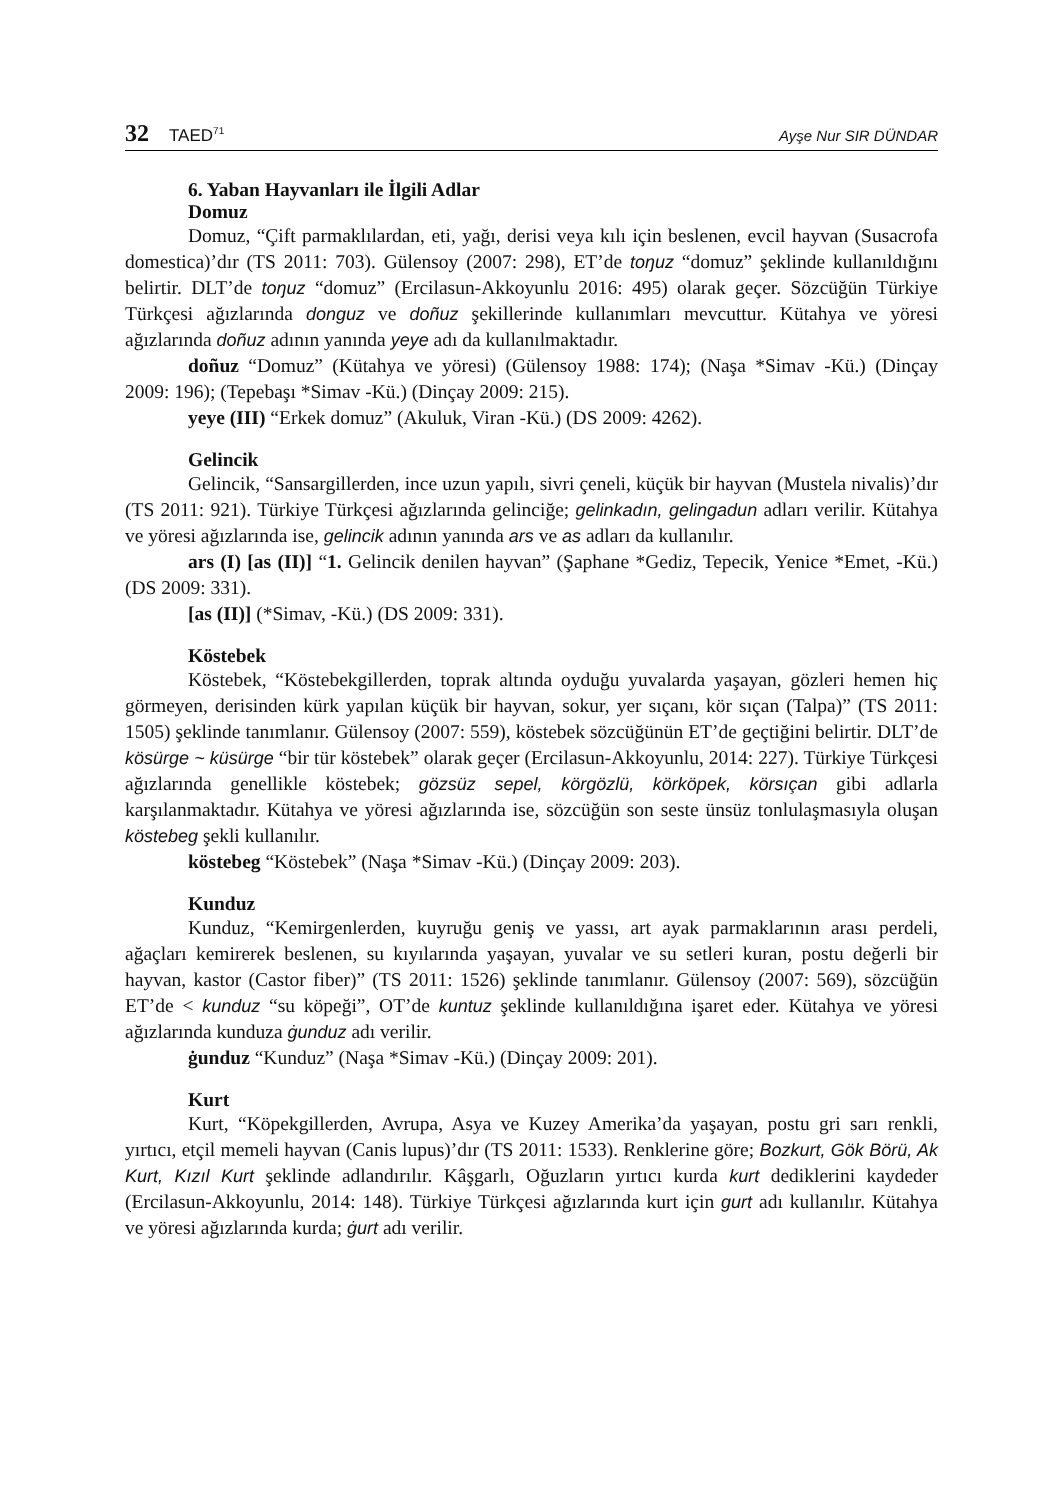32 TAED<sup>71</sup>
Ayşe Nur SIR DÜNDAR
6. Yaban Hayvanları ile İlgili Adlar
Domuz
Domuz, “Çift parmaklılardan, eti, yağı, derisi veya kılı için beslenen, evcil hayvan (Susacrofa domestica)’dır (TS 2011: 703). Gülensoy (2007: 298), ET’de toŋuz “domuz” şeklinde kullanıldığını belirtir. DLT’de toŋuz “domuz” (Ercilasun-Akkoyunlu 2016: 495) olarak geçer. Sözcüğün Türkiye Türkçesi ağızlarında donguz ve doñuz şekillerinde kullanımları mevcuttur. Kütahya ve yöresi ağızlarında doñuz adının yanında yeye adı da kullanılmaktadır.
doñuz “Domuz” (Kütahya ve yöresi) (Gülensoy 1988: 174); (Naşa *Simav -Kü.) (Dinçay 2009: 196); (Tepebaşı *Simav -Kü.) (Dinçay 2009: 215).
yeye (III) “Erkek domuz” (Akuluk, Viran -Kü.) (DS 2009: 4262).
Gelincik
Gelincik, “Sansargillerden, ince uzun yapılı, sivri çeneli, küçük bir hayvan (Mustela nivalis)’dır (TS 2011: 921). Türkiye Türkçesi ağızlarında gelinciğe; gelinkadın, gelingadun adları verilir. Kütahya ve yöresi ağızlarında ise, gelincik adının yanında ars ve as adları da kullanılır.
ars (I) [as (II)] “1. Gelincik denilen hayvan” (Şaphane *Gediz, Tepecik, Yenice *Emet, -Kü.) (DS 2009: 331).
[as (II)] (*Simav, -Kü.) (DS 2009: 331).
Köstebek
Köstebek, “Köstebekgillerden, toprak altında oyduğu yuvalarda yaşayan, gözleri hemen hiç görmeyen, derisinden kürk yapılan küçük bir hayvan, sokur, yer sıçanı, kör sıçan (Talpa)” (TS 2011: 1505) şeklinde tanımlanır. Gülensoy (2007: 559), köstebek sözcüğünün ET’de geçtiğini belirtir. DLT’de kösürge ~ küsürge “bir tür köstebek” olarak geçer (Ercilasun-Akkoyunlu, 2014: 227). Türkiye Türkçesi ağızlarında genellikle köstebek; gözsüz sepel, körgözlü, körköpek, körsıçan gibi adlarla karşılanmaktadır. Kütahya ve yöresi ağızlarında ise, sözcüğün son seste ünsüz tonlulaşmasıyla oluşan köstebeg şekli kullanılır.
köstebeg “Köstebek” (Naşa *Simav -Kü.) (Dinçay 2009: 203).
Kunduz
Kunduz, “Kemirgenlerden, kuyruğu geniş ve yassı, art ayak parmaklarının arası perdeli, ağaçları kemirerek beslenen, su kıyılarında yaşayan, yuvalar ve su setleri kuran, postu değerli bir hayvan, kastor (Castor fiber)” (TS 2011: 1526) şeklinde tanımlanır. Gülensoy (2007: 569), sözcüğün ET’de < kunduz “su köpeği”, OT’de kuntuz şeklinde kullanıldığına işaret eder. Kütahya ve yöresi ağızlarında kunduza ġunduz adı verilir.
ġunduz “Kunduz” (Naşa *Simav -Kü.) (Dinçay 2009: 201).
Kurt
Kurt, “Köpekgillerden, Avrupa, Asya ve Kuzey Amerika’da yaşayan, postu gri sarı renkli, yırtıcı, etçil memeli hayvan (Canis lupus)’dır (TS 2011: 1533). Renklerine göre; Bozkurt, Gök Börü, Ak Kurt, Kızıl Kurt şeklinde adlandırılır. Kâşgarlı, Oğuzların yırtıcı kurda kurt dediklerini kaydeder (Ercilasun-Akkoyunlu, 2014: 148). Türkiye Türkçesi ağızlarında kurt için gurt adı kullanılır. Kütahya ve yöresi ağızlarında kurda; ġurt adı verilir.